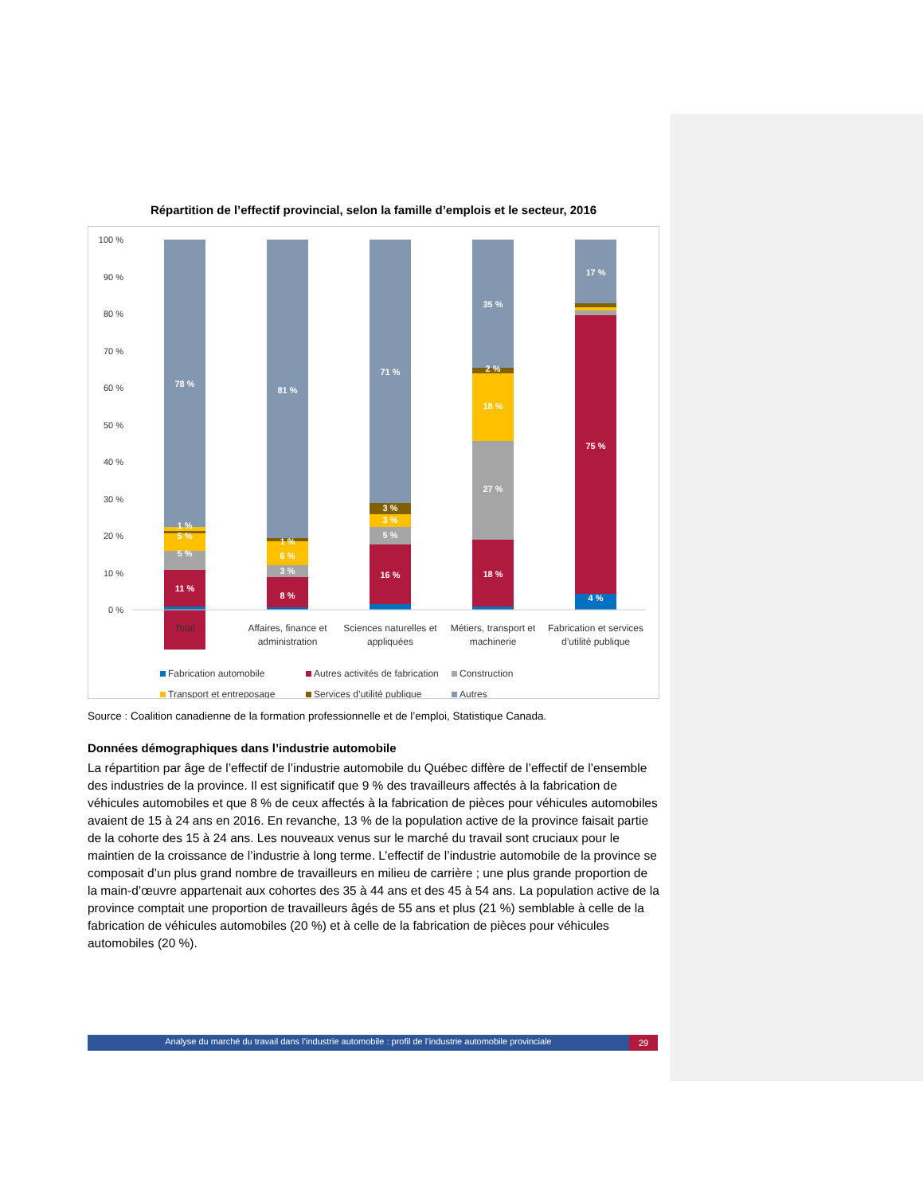Répartition de l’effectif provincial, selon la famille d’emplois et le secteur, 2016
100 %
90 %
80 %
70 %
60 %
50 %
40 %
30 %
20 %
10 %
0 %
78 %
1 %
5 %
5 %
11 %
81 %
1 %
6 %
3 %
8 %
71 %
3 %
3 %
5 %
16 %
35 %
2 %
18 %
27 %
18 %
17 %
75 %
4 %
Total
Affaires, finance et
administration
Sciences naturelles et
appliquées
Métiers, transport et
machinerie
Fabrication et services
d’utilité publique
Fabrication automobile
Autres activités de fabrication
Construction
Transport et entreposage
Services d’utilité publique
Autres
Source : Coalition canadienne de la formation professionnelle et de l’emploi, Statistique Canada.
Données démographiques dans l’industrie automobile
La répartition par âge de l’effectif de l’industrie automobile du Québec diffère de l’effectif de l’ensemble des industries de la province. Il est significatif que 9 % des travailleurs affectés à la fabrication de véhicules automobiles et que 8 % de ceux affectés à la fabrication de pièces pour véhicules automobiles avaient de 15 à 24 ans en 2016. En revanche, 13 % de la population active de la province faisait partie de la cohorte des 15 à 24 ans. Les nouveaux venus sur le marché du travail sont cruciaux pour le maintien de la croissance de l’industrie à long terme. L’effectif de l’industrie automobile de la province se composait d’un plus grand nombre de travailleurs en milieu de carrière ; une plus grande proportion de la main-d’œuvre appartenait aux cohortes des 35 à 44 ans et des 45 à 54 ans. La population active de la province comptait une proportion de travailleurs âgés de 55 ans et plus (21 %) semblable à celle de la fabrication de véhicules automobiles (20 %) et à celle de la fabrication de pièces pour véhicules automobiles (20 %).
Analyse du marché du travail dans l’industrie automobile : profil de l’industrie automobile provinciale 29